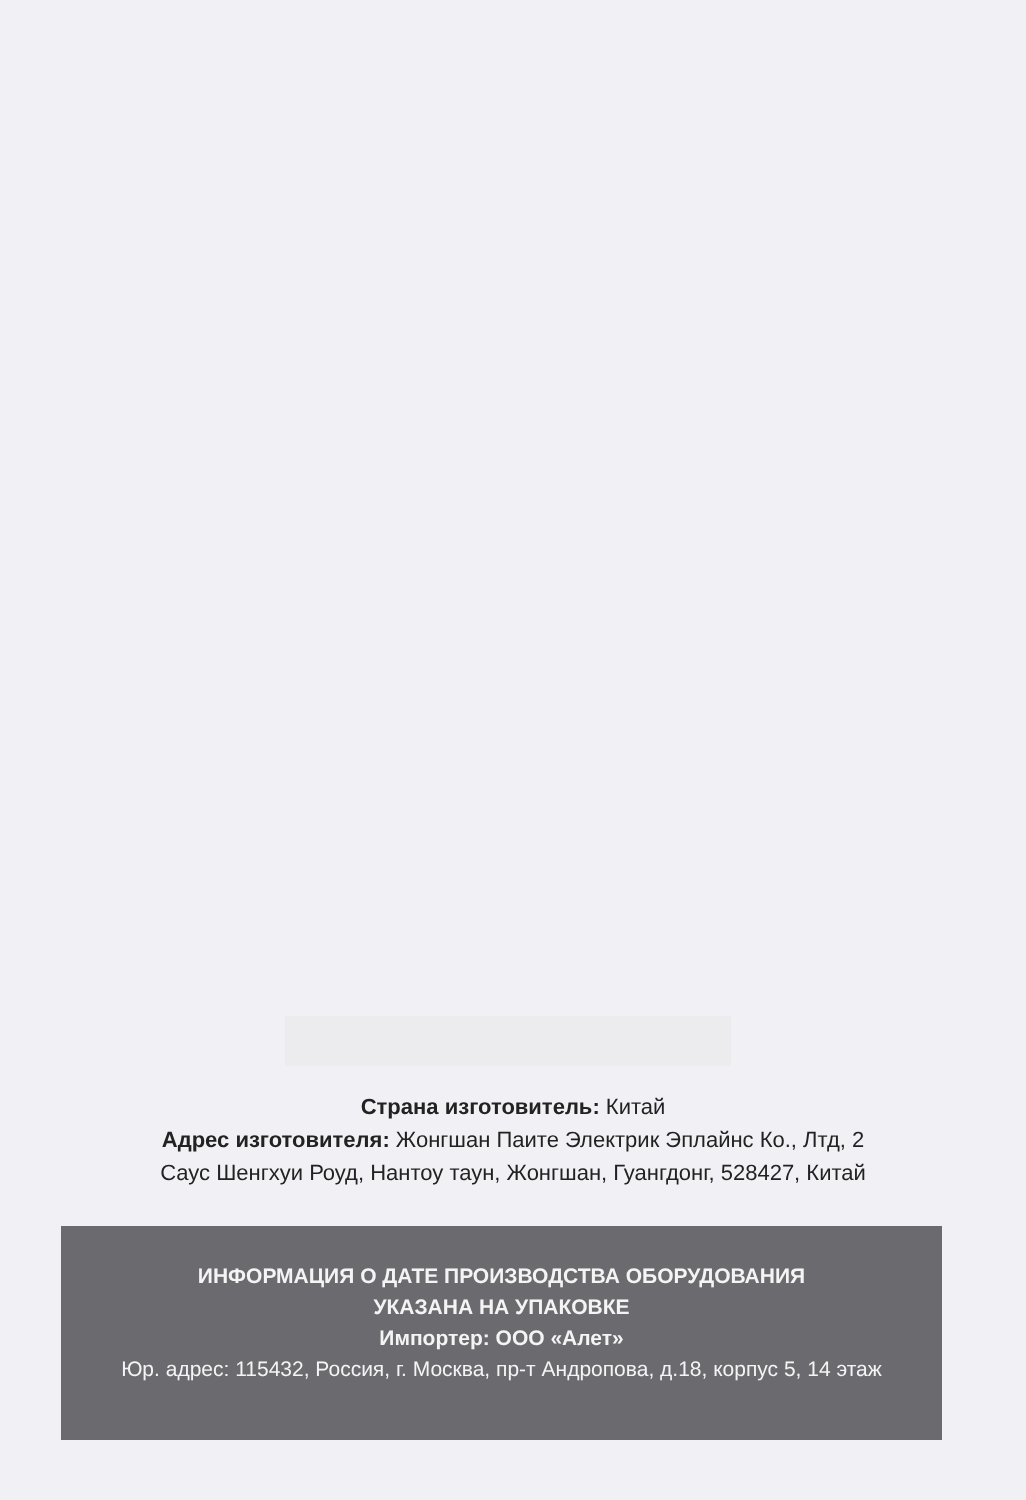Страна изготовитель: Китай
Адрес изготовителя: Жонгшан Паите Электрик Эплайнс Ко., Лтд, 2
Саус Шенгхуи Роуд, Нантоу таун, Жонгшан, Гуангдонг, 528427, Китай
ИНФОРМАЦИЯ О ДАТЕ ПРОИЗВОДСТВА ОБОРУДОВАНИЯ
УКАЗАНА НА УПАКОВКЕ
Импортер: ООО «Алет»
Юр. адрес: 115432, Россия, г. Москва, пр-т Андропова, д.18, корпус 5, 14 этаж